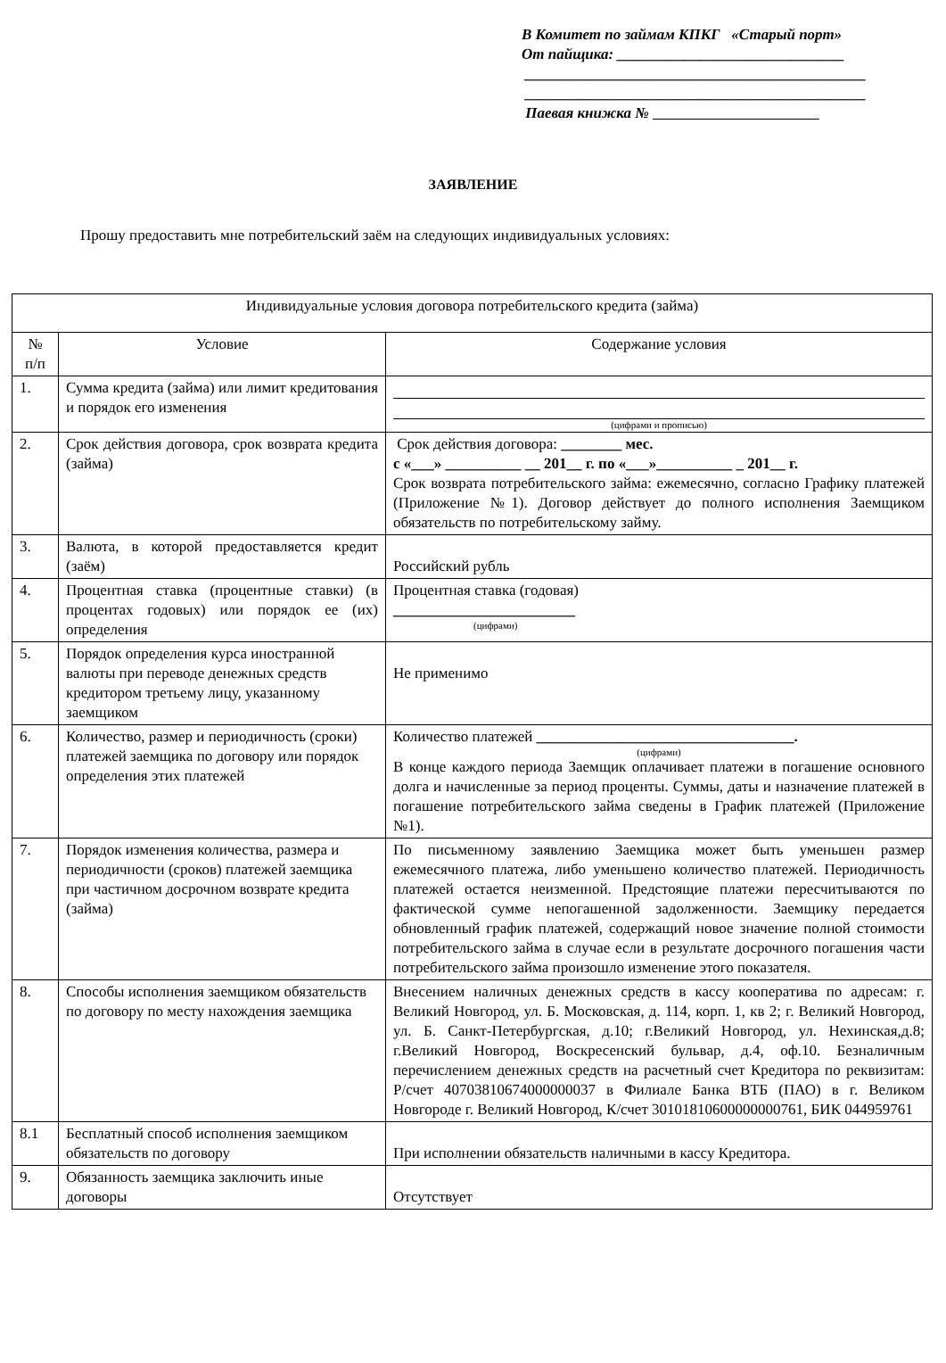В Комитет по займам КПКГ «Старый порт»
От пайщика: ______________________________
_____________________________________________
_____________________________________________
Паевая книжка №
ЗАЯВЛЕНИЕ
Прошу предоставить мне потребительский заём на следующих индивидуальных условиях:
| Индивидуальные условия договора потребительского кредита (займа) | | |
| № п/п | Условие | Содержание условия |
| 1. | Сумма кредита (займа) или лимит кредитования и порядок его изменения | (цифрами и прописью) |
| 2. | Срок действия договора, срок возврата кредита (займа) | Срок действия договора: ________ мес. с «___» __________ __ 201__ г. по «___»__________ _ 201__ г. Срок возврата потребительского займа: ежемесячно, согласно Графику платежей (Приложение №1). Договор действует до полного исполнения Заемщиком обязательств по потребительскому займу. |
| 3. | Валюта, в которой предоставляется кредит (заём) | Российский рубль |
| 4. | Процентная ставка (процентные ставки) (в процентах годовых) или порядок ее (их) определения | Процентная ставка (годовая) ________________________ (цифрами) |
| 5. | Порядок определения курса иностранной валюты при переводе денежных средств кредитором третьему лицу, указанному заемщиком | Не применимо |
| 6. | Количество, размер и периодичность (сроки) платежей заемщика по договору или порядок определения этих платежей | Количество платежей __________________________________. (цифрами) В конце каждого периода Заемщик оплачивает платежи в погашение основного долга и начисленные за период проценты. Суммы, даты и назначение платежей в погашение потребительского займа сведены в График платежей (Приложение №1). |
| 7. | Порядок изменения количества, размера и периодичности (сроков) платежей заемщика при частичном досрочном возврате кредита (займа) | По письменному заявлению Заемщика может быть уменьшен размер ежемесячного платежа, либо уменьшено количество платежей. Периодичность платежей остается неизменной. Предстоящие платежи пересчитываются по фактической сумме непогашенной задолженности. Заемщику передается обновленный график платежей, содержащий новое значение полной стоимости потребительского займа в случае если в результате досрочного погашения части потребительского займа произошло изменение этого показателя. |
| 8. | Способы исполнения заемщиком обязательств по договору по месту нахождения заемщика | Внесением наличных денежных средств в кассу кооператива по адресам: г. Великий Новгород, ул. Б. Московская, д. 114, корп. 1, кв 2; г. Великий Новгород, ул. Б. Санкт-Петербургская, д.10; г.Великий Новгород, ул. Нехинская,д.8; г.Великий Новгород, Воскресенский бульвар, д.4, оф.10. Безналичным перечислением денежных средств на расчетный счет Кредитора по реквизитам: Р/счет 40703810674000000037 в Филиале Банка ВТБ (ПАО) в г. Великом Новгороде г. Великий Новгород, К/счет 30101810600000000761, БИК 044959761 |
| 8.1 | Бесплатный способ исполнения заемщиком обязательств по договору | При исполнении обязательств наличными в кассу Кредитора. |
| 9. | Обязанность заемщика заключить иные договоры | Отсутствует |